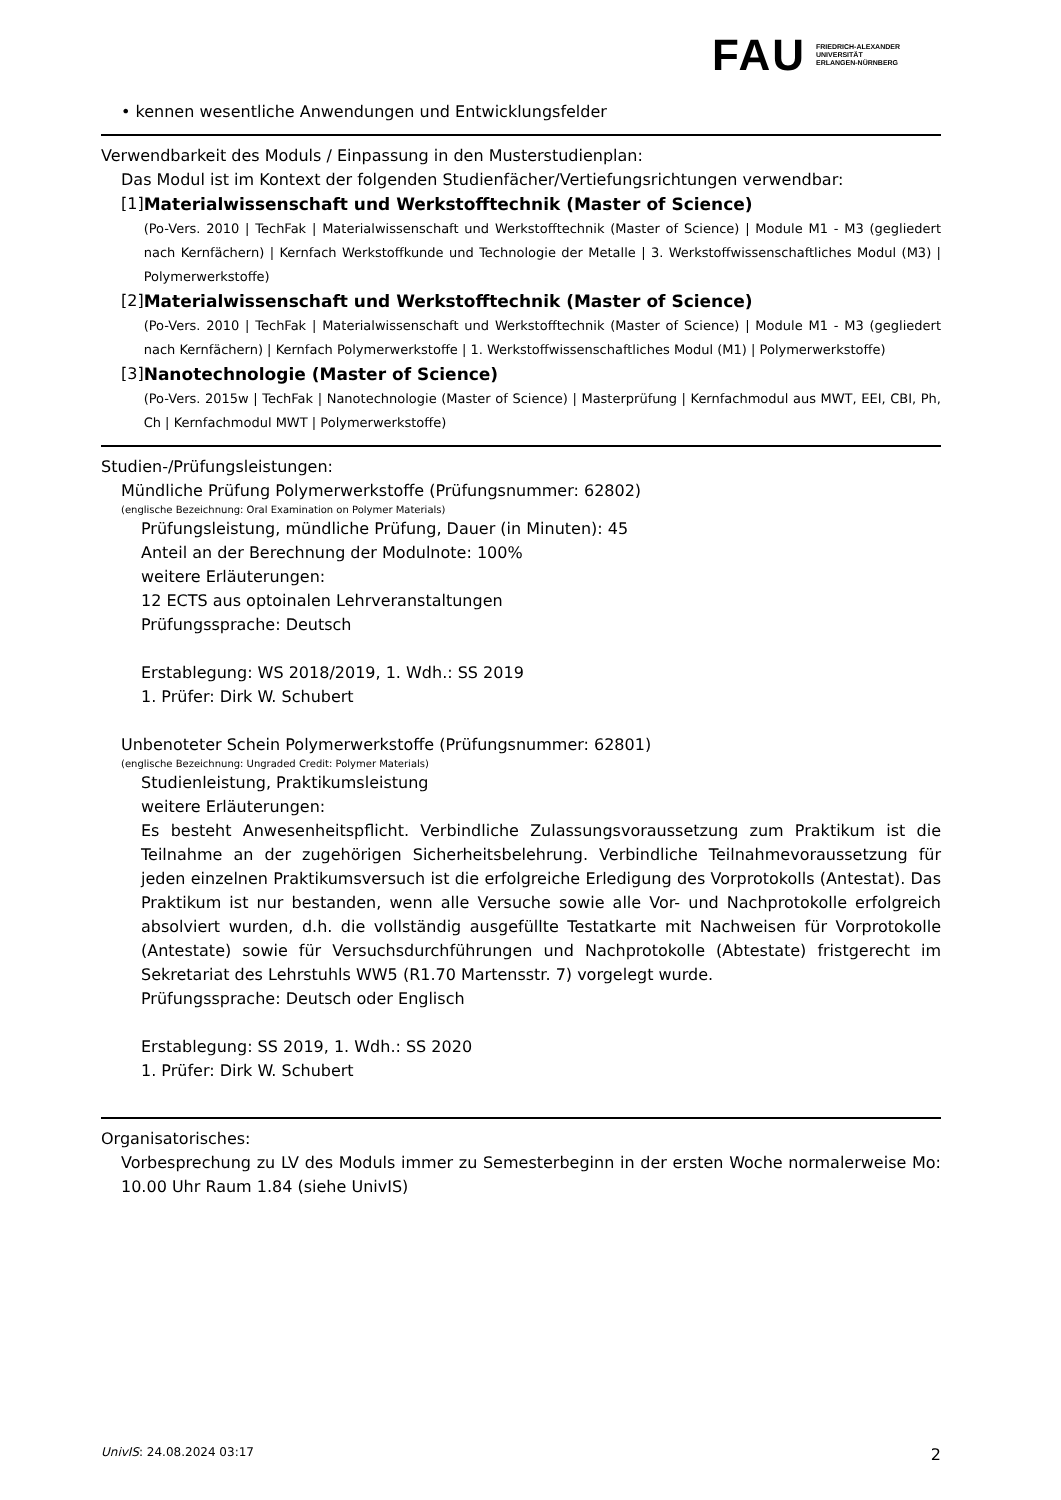FAU
FRIEDRICH-ALEXANDER
UNIVERSITÄT
ERLANGEN-NÜRNBERG
• kennen wesentliche Anwendungen und Entwicklungsfelder
Verwendbarkeit des Moduls / Einpassung in den Musterstudienplan:
Das Modul ist im Kontext der folgenden Studienfächer/Vertiefungsrichtungen verwendbar:
[1] Materialwissenschaft und Werkstofftechnik (Master of Science)
(Po-Vers. 2010 | TechFak | Materialwissenschaft und Werkstofftechnik (Master of Science) | Module M1 - M3 (gegliedert nach Kernfächern) | Kernfach Werkstoffkunde und Technologie der Metalle | 3. Werkstoffwissenschaftliches Modul (M3) | Polymerwerkstoffe)
[2] Materialwissenschaft und Werkstofftechnik (Master of Science)
(Po-Vers. 2010 | TechFak | Materialwissenschaft und Werkstofftechnik (Master of Science) | Module M1 - M3 (gegliedert nach Kernfächern) | Kernfach Polymerwerkstoffe | 1. Werkstoffwissenschaftliches Modul (M1) | Polymerwerkstoffe)
[3] Nanotechnologie (Master of Science)
(Po-Vers. 2015w | TechFak | Nanotechnologie (Master of Science) | Masterprüfung | Kernfachmodul aus MWT, EEI, CBI, Ph, Ch | Kernfachmodul MWT | Polymerwerkstoffe)
Studien-/Prüfungsleistungen:
Mündliche Prüfung Polymerwerkstoffe (Prüfungsnummer: 62802)
(englische Bezeichnung: Oral Examination on Polymer Materials)
Prüfungsleistung, mündliche Prüfung, Dauer (in Minuten): 45
Anteil an der Berechnung der Modulnote: 100%
weitere Erläuterungen:
12 ECTS aus optoinalen Lehrveranstaltungen
Prüfungssprache: Deutsch
Erstablegung: WS 2018/2019, 1. Wdh.: SS 2019
1. Prüfer: Dirk W. Schubert
Unbenoteter Schein Polymerwerkstoffe (Prüfungsnummer: 62801)
(englische Bezeichnung: Ungraded Credit: Polymer Materials)
Studienleistung, Praktikumsleistung
weitere Erläuterungen:
Es besteht Anwesenheitspflicht. Verbindliche Zulassungsvoraussetzung zum Praktikum ist die Teilnahme an der zugehörigen Sicherheitsbelehrung. Verbindliche Teilnahmevoraussetzung für jeden einzelnen Praktikumsversuch ist die erfolgreiche Erledigung des Vorprotokolls (Antestat). Das Praktikum ist nur bestanden, wenn alle Versuche sowie alle Vor- und Nachprotokolle erfolgreich absolviert wurden, d.h. die vollständig ausgefüllte Testatkarte mit Nachweisen für Vorprotokolle (Antestate) sowie für Versuchsdurchführungen und Nachprotokolle (Abtestate) fristgerecht im Sekretariat des Lehrstuhls WW5 (R1.70 Martensstr. 7) vorgelegt wurde.
Prüfungssprache: Deutsch oder Englisch
Erstablegung: SS 2019, 1. Wdh.: SS 2020
1. Prüfer: Dirk W. Schubert
Organisatorisches:
Vorbesprechung zu LV des Moduls immer zu Semesterbeginn in der ersten Woche normalerweise Mo: 10.00 Uhr Raum 1.84 (siehe UnivIS)
UnivIS: 24.08.2024 03:17 2